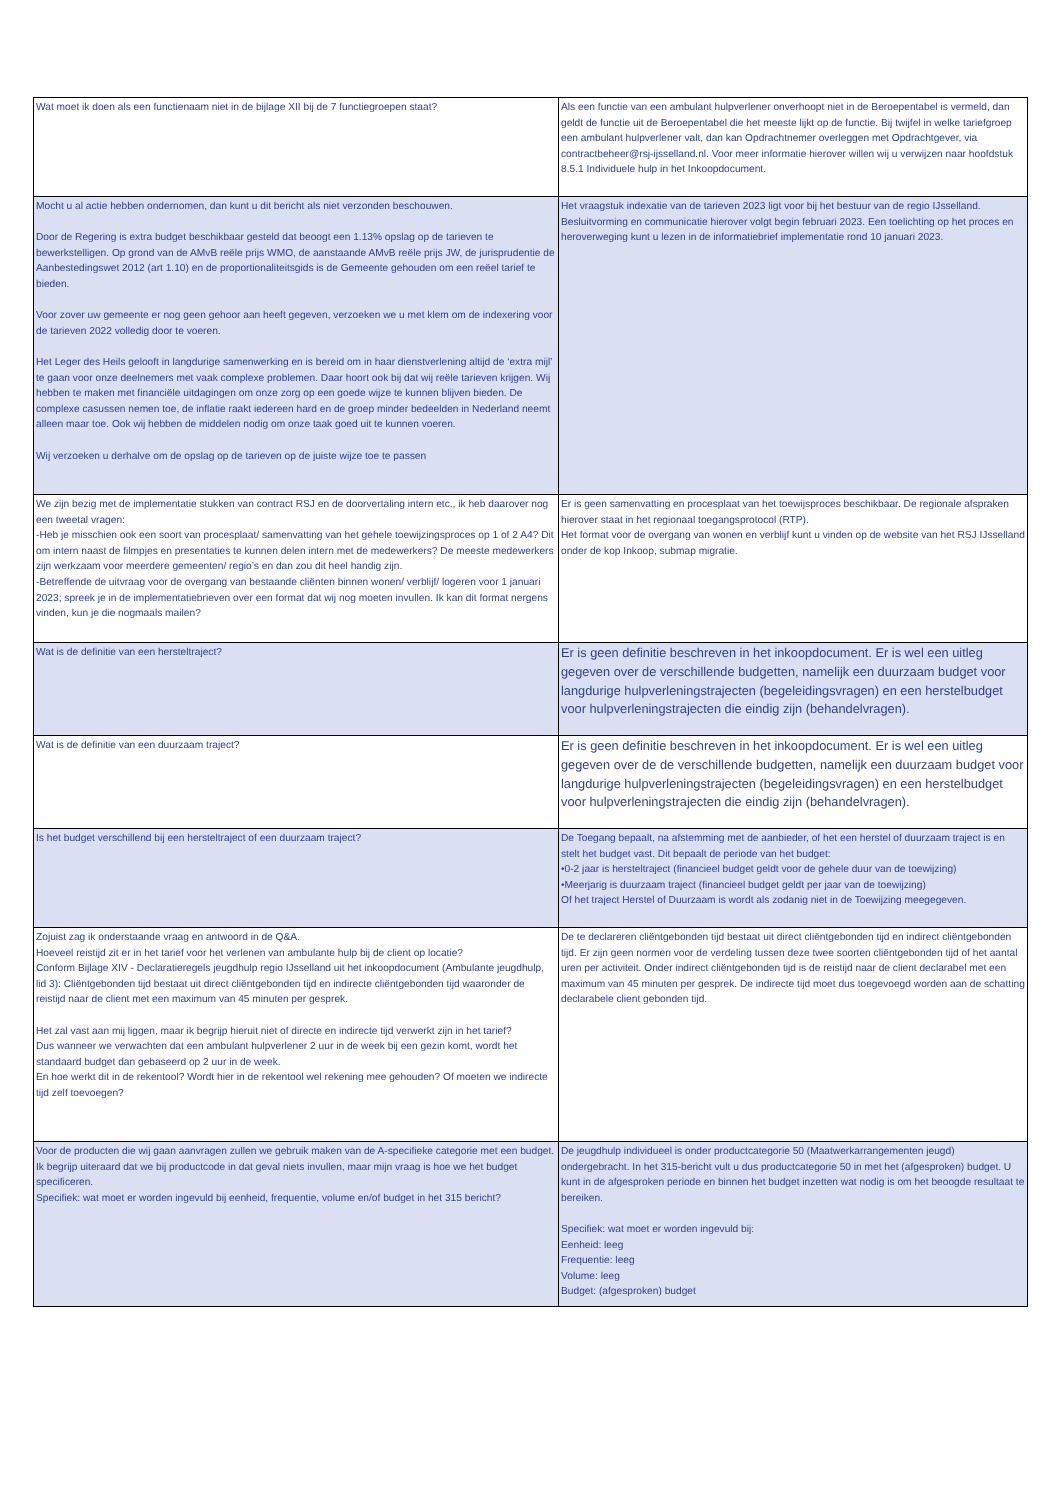| Wat moet ik doen als een functienaam niet in de bijlage XII bij de 7 functiegroepen staat? | Als een functie van een ambulant hulpverlener onverhoopt niet in de Beroepentabel is vermeld, dan geldt de functie uit de Beroepentabel die het meeste lijkt op de functie. Bij twijfel in welke tariefgroep een ambulant hulpverlener valt, dan kan Opdrachtnemer overleggen met Opdrachtgever, via contractbeheer@rsj-ijsselland.nl. Voor meer informatie hierover willen wij u verwijzen naar hoofdstuk 8.5.1 Individuele hulp in het Inkoopdocument. |
| Mocht u al actie hebben ondernomen, dan kunt u dit bericht als niet verzonden beschouwen. Door de Regering is extra budget beschikbaar gesteld dat beoogt een 1.13% opslag op de tarieven te bewerkstelligen. Op grond van de AMvB reële prijs WMO, de aanstaande AMvB reële prijs JW, de jurisprudentie de Aanbestedingswet 2012 (art 1.10) en de proportionaliteitsgids is de Gemeente gehouden om een reëel tarief te bieden. Voor zover uw gemeente er nog geen gehoor aan heeft gegeven, verzoeken we u met klem om de indexering voor de tarieven 2022 volledig door te voeren. Het Leger des Heils gelooft in langdurige samenwerking en is bereid om in haar dienstverlening altijd de ‘extra mijl’ te gaan voor onze deelnemers met vaak complexe problemen. Daar hoort ook bij dat wij reële tarieven krijgen. Wij hebben te maken met financiële uitdagingen om onze zorg op een goede wijze te kunnen blijven bieden. De complexe casussen nemen toe, de inflatie raakt iedereen hard en de groep minder bedeelden in Nederland neemt alleen maar toe. Ook wij hebben de middelen nodig om onze taak goed uit te kunnen voeren. Wij verzoeken u derhalve om de opslag op de tarieven op de juiste wijze toe te passen | Het vraagstuk indexatie van de tarieven 2023 ligt voor bij het bestuur van de regio IJsselland. Besluitvorming en communicatie hierover volgt begin februari 2023. Een toelichting op het proces en heroverweging kunt u lezen in de informatiebrief implementatie rond 10 januari 2023. |
| We zijn bezig met de implementatie stukken van contract RSJ en de doorvertaling intern etc., ik heb daarover nog een tweetal vragen: -Heb je misschien ook een soort van procesplaat/ samenvatting van het gehele toewijzingsproces op 1 of 2 A4? Dit om intern naast de filmpjes en presentaties te kunnen delen intern met de medewerkers? De meeste medewerkers zijn werkzaam voor meerdere gemeenten/ regio’s en dan zou dit heel handig zijn. -Betreffende de uitvraag voor de overgang van bestaande cliënten binnen wonen/ verblijf/ logeren voor 1 januari 2023; spreek je in de implementatiebrieven over een format dat wij nog moeten invullen. Ik kan dit format nergens vinden, kun je die nogmaals mailen? | Er is geen samenvatting en procesplaat van het toewijsproces beschikbaar. De regionale afspraken hierover staat in het regionaal toegangsprotocol (RTP). Het format voor de overgang van wonen en verblijf kunt u vinden op de website van het RSJ IJsselland onder de kop Inkoop, submap migratie. |
| Wat is de definitie van een hersteltraject? | Er is geen definitie beschreven in het inkoopdocument. Er is wel een uitleg gegeven over de verschillende budgetten, namelijk een duurzaam budget voor langdurige hulpverleningstrajecten (begeleidingsvragen) en een herstelbudget voor hulpverleningstrajecten die eindig zijn (behandelvragen). |
| Wat is de definitie van een duurzaam traject? | Er is geen definitie beschreven in het inkoopdocument. Er is wel een uitleg gegeven over de de verschillende budgetten, namelijk een duurzaam budget voor langdurige hulpverleningstrajecten (begeleidingsvragen) en een herstelbudget voor hulpverleningstrajecten die eindig zijn (behandelvragen). |
| Is het budget verschillend bij een hersteltraject of een duurzaam traject? | De Toegang bepaalt, na afstemming met de aanbieder, of het een herstel of duurzaam traject is en stelt het budget vast. Dit bepaalt de periode van het budget: •0-2 jaar is hersteltraject (financieel budget geldt voor de gehele duur van de toewijzing) •Meerjarig is duurzaam traject (financieel budget geldt per jaar van de toewijzing) Of het traject Herstel of Duurzaam is wordt als zodanig niet in de Toewijzing meegegeven. |
| Zojuist zag ik onderstaande vraag en antwoord in de Q&A. Hoeveel reistijd zit er in het tarief voor het verlenen van ambulante hulp bij de client op locatie? Conform Bijlage XIV - Declaratieregels jeugdhulp regio IJsselland uit het inkoopdocument (Ambulante jeugdhulp, lid 3): Cliëntgebonden tijd bestaat uit direct cliëntgebonden tijd en indirecte cliëntgebonden tijd waaronder de reistijd naar de client met een maximum van 45 minuten per gesprek. Het zal vast aan mij liggen, maar ik begrijp hieruit niet of directe en indirecte tijd verwerkt zijn in het tarief? Dus wanneer we verwachten dat een ambulant hulpverlener 2 uur in de week bij een gezin komt, wordt het standaard budget dan gebaseerd op 2 uur in de week. En hoe werkt dit in de rekentool? Wordt hier in de rekentool wel rekening mee gehouden? Of moeten we indirecte tijd zelf toevoegen? | De te declareren cliëntgebonden tijd bestaat uit direct cliëntgebonden tijd en indirect cliëntgebonden tijd. Er zijn geen normen voor de verdeling tussen deze twee soorten cliëntgebonden tijd of het aantal uren per activiteit. Onder indirect cliëntgebonden tijd is de reistijd naar de client declarabel met een maximum van 45 minuten per gesprek. De indirecte tijd moet dus toegevoegd worden aan de schatting declarabele client gebonden tijd. |
| Voor de producten die wij gaan aanvragen zullen we gebruik maken van de A-specifieke categorie met een budget. Ik begrijp uiteraard dat we bij productcode in dat geval niets invullen, maar mijn vraag is hoe we het budget specificeren. Specifiek: wat moet er worden ingevuld bij eenheid, frequentie, volume en/of budget in het 315 bericht? | De jeugdhulp individueel is onder productcategorie 50 (Maatwerkarrangementen jeugd) ondergebracht. In het 315-bericht vult u dus productcategorie 50 in met het (afgesproken) budget. U kunt in de afgesproken periode en binnen het budget inzetten wat nodig is om het beoogde resultaat te bereiken. Specifiek: wat moet er worden ingevuld bij: Eenheid: leeg Frequentie: leeg Volume: leeg Budget: (afgesproken) budget |